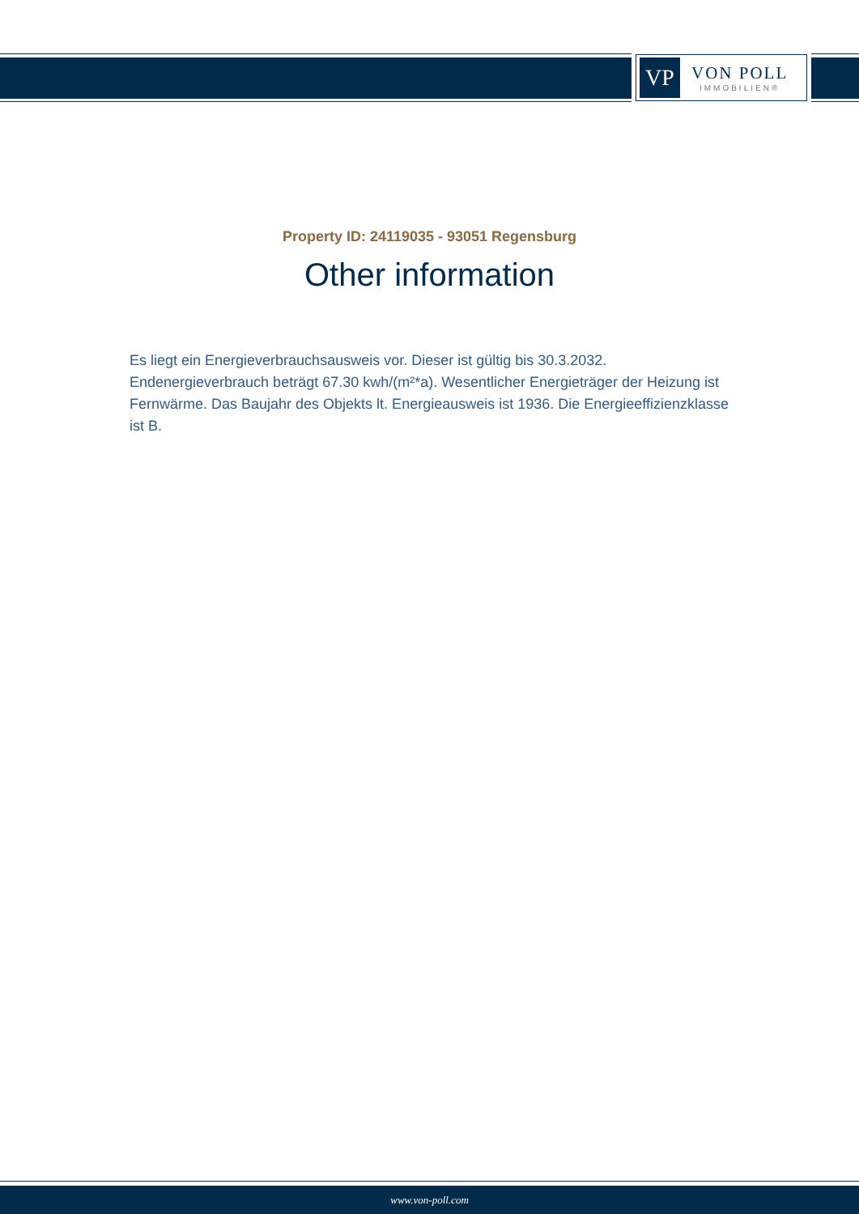VP
VON POLL
IMMOBILIEN®
Property ID: 24119035 - 93051 Regensburg
Other information
Es liegt ein Energieverbrauchsausweis vor. Dieser ist gültig bis 30.3.2032. Endenergieverbrauch beträgt 67.30 kwh/(m²*a). Wesentlicher Energieträger der Heizung ist Fernwärme. Das Baujahr des Objekts lt. Energieausweis ist 1936. Die Energieeffizienzklasse ist B.
www.von-poll.com